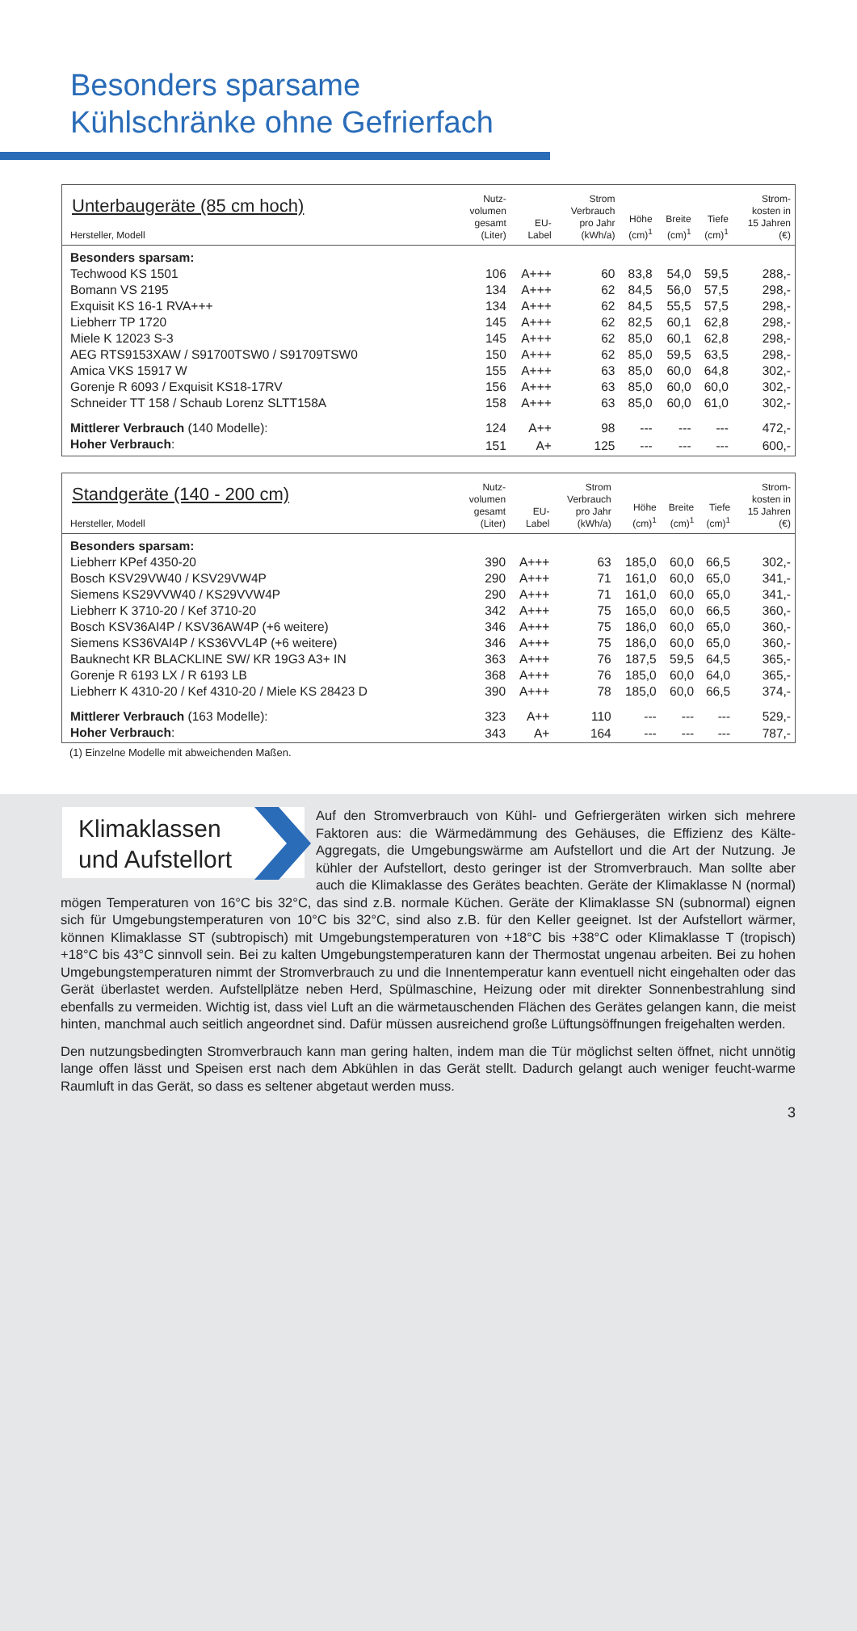Besonders sparsame
Kühlschränke ohne Gefrierfach
| Unterbaugeräte (85 cm hoch) Hersteller, Modell | Nutz- volumen gesamt (Liter) | EU- Label | Strom Verbrauch pro Jahr (kWh/a) | Höhe (cm)<sup>1</sup> | Breite (cm)<sup>1</sup> | Tiefe (cm)<sup>1</sup> | Strom- kosten in 15 Jahren (€) |
| --- | --- | --- | --- | --- | --- | --- | --- |
| Besonders sparsam: | | | | | | | |
| Techwood KS 1501 | 106 | A+++ | 60 | 83,8 | 54,0 | 59,5 | 288,- |
| Bomann VS 2195 | 134 | A+++ | 62 | 84,5 | 56,0 | 57,5 | 298,- |
| Exquisit KS 16-1 RVA+++ | 134 | A+++ | 62 | 84,5 | 55,5 | 57,5 | 298,- |
| Liebherr TP 1720 | 145 | A+++ | 62 | 82,5 | 60,1 | 62,8 | 298,- |
| Miele K 12023 S-3 | 145 | A+++ | 62 | 85,0 | 60,1 | 62,8 | 298,- |
| AEG RTS9153XAW / S91700TSW0 / S91709TSW0 | 150 | A+++ | 62 | 85,0 | 59,5 | 63,5 | 298,- |
| Amica VKS 15917 W | 155 | A+++ | 63 | 85,0 | 60,0 | 64,8 | 302,- |
| Gorenje R 6093 / Exquisit KS18-17RV | 156 | A+++ | 63 | 85,0 | 60,0 | 60,0 | 302,- |
| Schneider TT 158 / Schaub Lorenz SLTT158A | 158 | A+++ | 63 | 85,0 | 60,0 | 61,0 | 302,- |
| Mittlerer Verbrauch (140 Modelle): | 124 | A++ | 98 | --- | --- | --- | 472,- |
| Hoher Verbrauch : | 151 | A+ | 125 | --- | --- | --- | 600,- |
| Standgeräte (140 - 200 cm) Hersteller, Modell | Nutz- volumen gesamt (Liter) | EU- Label | Strom Verbrauch pro Jahr (kWh/a) | Höhe (cm)<sup>1</sup> | Breite (cm)<sup>1</sup> | Tiefe (cm)<sup>1</sup> | Strom- kosten in 15 Jahren (€) |
| --- | --- | --- | --- | --- | --- | --- | --- |
| Besonders sparsam: | | | | | | | |
| Liebherr KPef 4350-20 | 390 | A+++ | 63 | 185,0 | 60,0 | 66,5 | 302,- |
| Bosch KSV29VW40 / KSV29VW4P | 290 | A+++ | 71 | 161,0 | 60,0 | 65,0 | 341,- |
| Siemens KS29VVW40 / KS29VVW4P | 290 | A+++ | 71 | 161,0 | 60,0 | 65,0 | 341,- |
| Liebherr K 3710-20 / Kef 3710-20 | 342 | A+++ | 75 | 165,0 | 60,0 | 66,5 | 360,- |
| Bosch KSV36AI4P / KSV36AW4P (+6 weitere) | 346 | A+++ | 75 | 186,0 | 60,0 | 65,0 | 360,- |
| Siemens KS36VAI4P / KS36VVL4P (+6 weitere) | 346 | A+++ | 75 | 186,0 | 60,0 | 65,0 | 360,- |
| Bauknecht KR BLACKLINE SW/ KR 19G3 A3+ IN | 363 | A+++ | 76 | 187,5 | 59,5 | 64,5 | 365,- |
| Gorenje R 6193 LX / R 6193 LB | 368 | A+++ | 76 | 185,0 | 60,0 | 64,0 | 365,- |
| Liebherr K 4310-20 / Kef 4310-20 / Miele KS 28423 D | 390 | A+++ | 78 | 185,0 | 60,0 | 66,5 | 374,- |
| Mittlerer Verbrauch (163 Modelle): | 323 | A++ | 110 | --- | --- | --- | 529,- |
| Hoher Verbrauch : | 343 | A+ | 164 | --- | --- | --- | 787,- |
(1) Einzelne Modelle mit abweichenden Maßen.
Klimaklassen
und Aufstellort
Auf den Stromverbrauch von Kühl- und Gefriergeräten wirken sich mehrere Faktoren aus: die Wärmedämmung des Gehäuses, die Effizienz des Kälte-Aggregats, die Umgebungswärme am Aufstellort und die Art der Nutzung. Je kühler der Aufstellort, desto geringer ist der Stromverbrauch. Man sollte aber auch die Klimaklasse des Gerätes beachten. Geräte der Klimaklasse N (normal) mögen Temperaturen von 16°C bis 32°C, das sind z.B. normale Küchen. Geräte der Klimaklasse SN (subnormal) eignen sich für Umgebungstemperaturen von 10°C bis 32°C, sind also z.B. für den Keller geeignet. Ist der Aufstellort wärmer, können Klimaklasse ST (subtropisch) mit Umgebungstemperaturen von +18°C bis +38°C oder Klimaklasse T (tropisch) +18°C bis 43°C sinnvoll sein. Bei zu kalten Umgebungstemperaturen kann der Thermostat ungenau arbeiten. Bei zu hohen Umgebungstemperaturen nimmt der Stromverbrauch zu und die Innentemperatur kann eventuell nicht eingehalten oder das Gerät überlastet werden. Aufstellplätze neben Herd, Spülmaschine, Heizung oder mit direkter Sonnenbestrahlung sind ebenfalls zu vermeiden. Wichtig ist, dass viel Luft an die wärmetauschenden Flächen des Gerätes gelangen kann, die meist hinten, manchmal auch seitlich angeordnet sind. Dafür müssen ausreichend große Lüftungsöffnungen freigehalten werden.
Den nutzungsbedingten Stromverbrauch kann man gering halten, indem man die Tür möglichst selten öffnet, nicht unnötig lange offen lässt und Speisen erst nach dem Abkühlen in das Gerät stellt. Dadurch gelangt auch weniger feucht-warme Raumluft in das Gerät, so dass es seltener abgetaut werden muss.
3